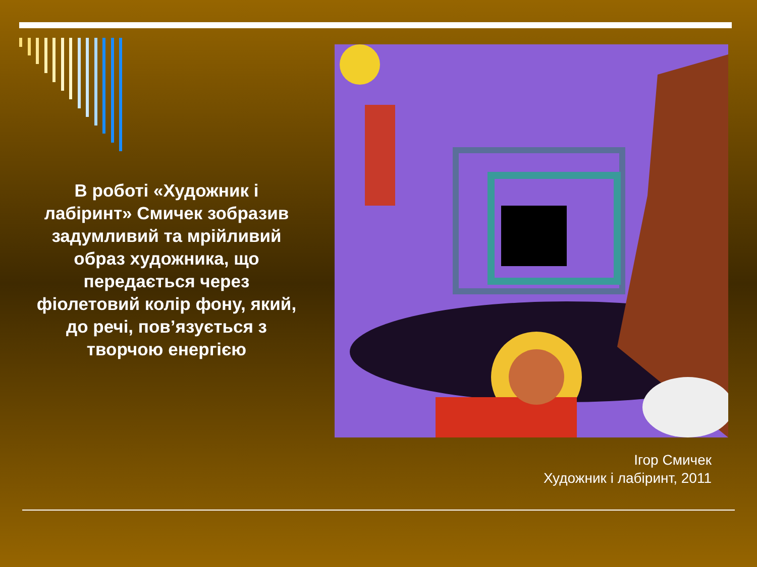В роботі «Художник і лабіринт» Смичек зобразив задумливий та мрійливий образ художника, що передається через фіолетовий колір фону, який, до речі, пов’язується з творчою енергією
Ігор Смичек
Художник і лабіринт, 2011